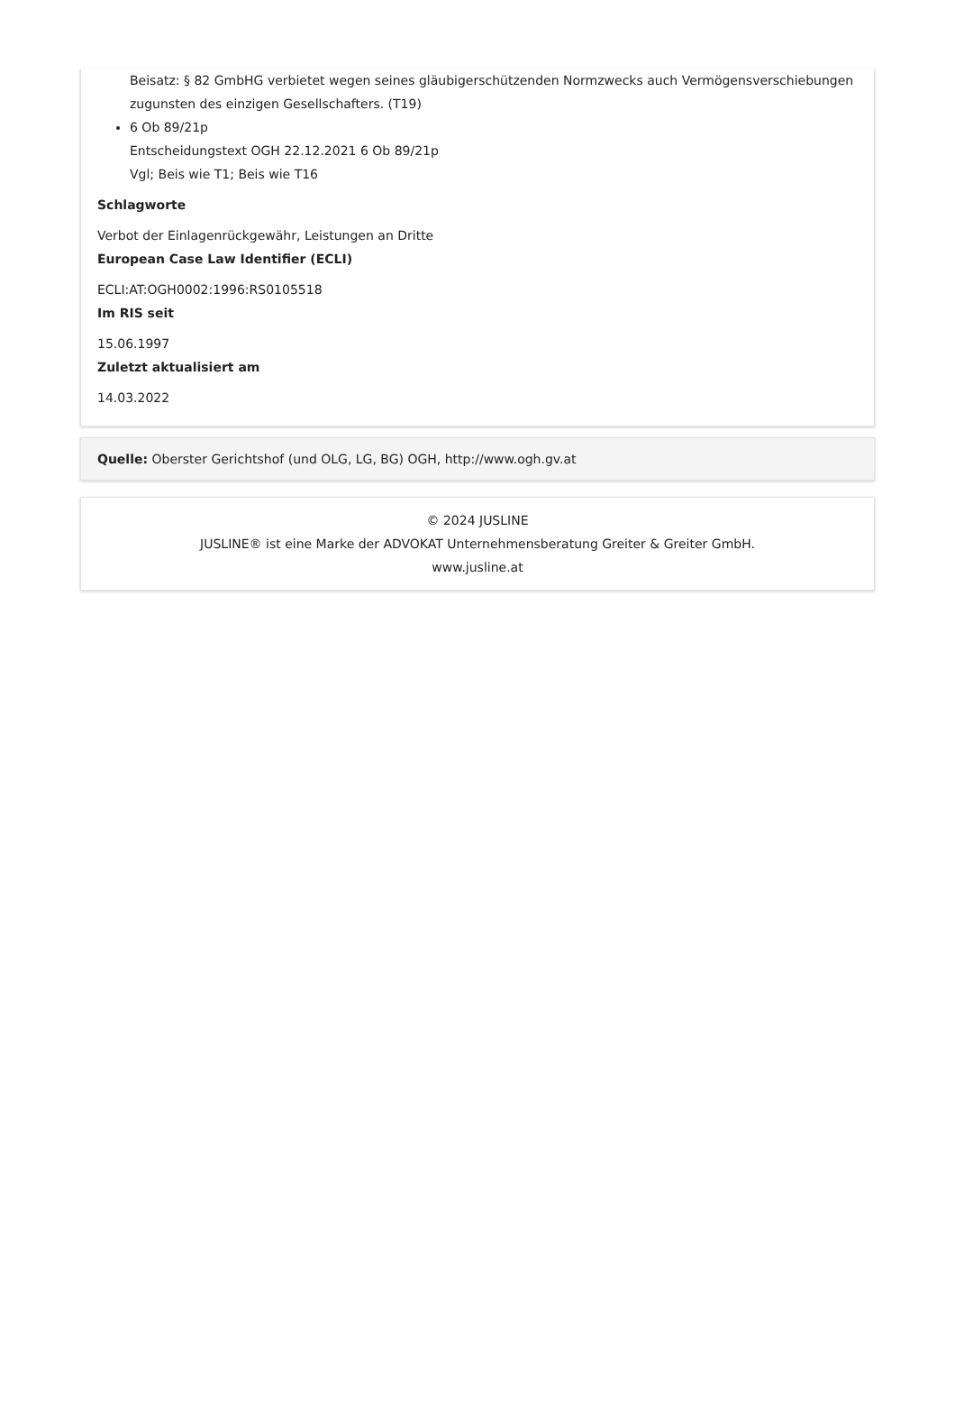Beisatz: § 82 GmbHG verbietet wegen seines gläubigerschützenden Normzwecks auch Vermögensverschiebungen zugunsten des einzigen Gesellschafters. (T19)
6 Ob 89/21p
Entscheidungstext OGH 22.12.2021 6 Ob 89/21p
Vgl; Beis wie T1; Beis wie T16
Schlagworte
Verbot der Einlagenrückgewähr, Leistungen an Dritte
European Case Law Identifier (ECLI)
ECLI:AT:OGH0002:1996:RS0105518
Im RIS seit
15.06.1997
Zuletzt aktualisiert am
14.03.2022
Quelle: Oberster Gerichtshof (und OLG, LG, BG) OGH, http://www.ogh.gv.at
© 2024 JUSLINE
JUSLINE® ist eine Marke der ADVOKAT Unternehmensberatung Greiter & Greiter GmbH.
www.jusline.at